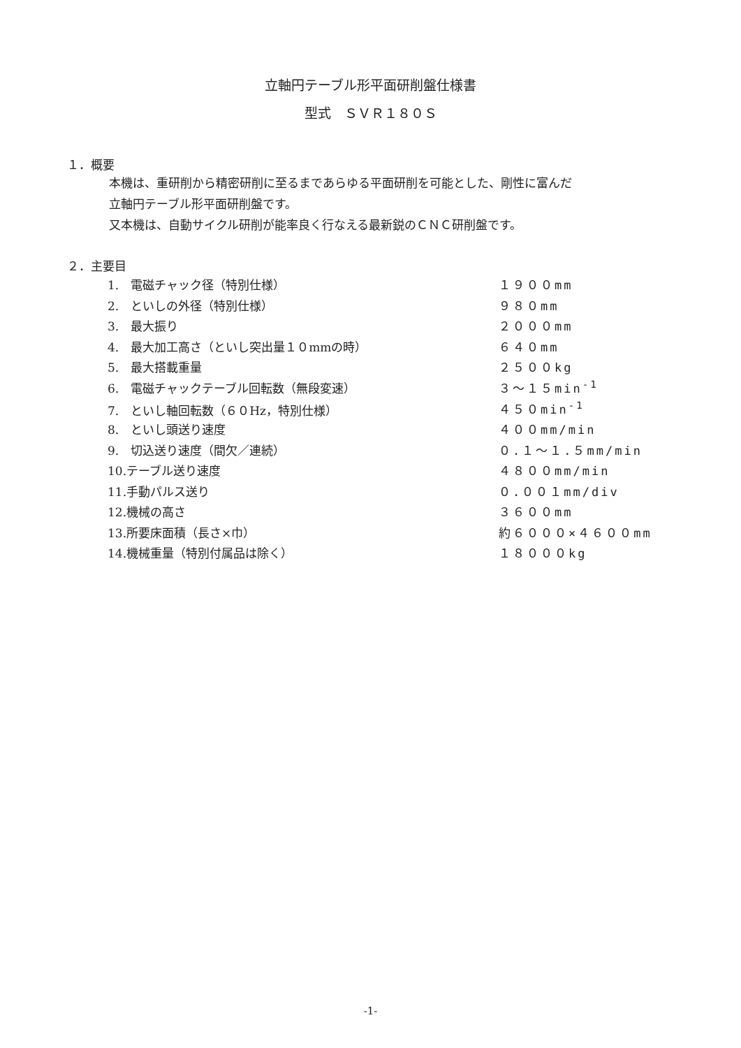立軸円テーブル形平面研削盤仕様書
型式　ＳＶＲ１８０Ｓ
１．概要
本機は、重研削から精密研削に至るまであらゆる平面研削を可能とした、剛性に富んだ
立軸円テーブル形平面研削盤です。
又本機は、自動サイクル研削が能率良く行なえる最新鋭のＣＮＣ研削盤です。
２．主要目
| 1. 電磁チャック径（特別仕様） | １９００mm |
| 2. といしの外径（特別仕様） | ９８０mm |
| 3. 最大振り | ２０００mm |
| 4. 最大加工高さ（といし突出量１０mmの時） | ６４０mm |
| 5. 最大搭載重量 | ２５００kg |
| 6. 電磁チャックテーブル回転数（無段変速） | ３～１５min<sup>-1</sup> |
| 7. といし軸回転数（６０Hz，特別仕様） | ４５０min<sup>-1</sup> |
| 8. といし頭送り速度 | ４００mm/min |
| 9. 切込送り速度（間欠／連続） | ０.１～１.５mm/min |
| 10.テーブル送り速度 | ４８００mm/min |
| 11.手動パルス送り | ０.００１mm/div |
| 12.機械の高さ | ３６００mm |
| 13.所要床面積（長さ×巾） | 約６０００×４６００mm |
| 14.機械重量（特別付属品は除く） | １８０００kg |
-1-